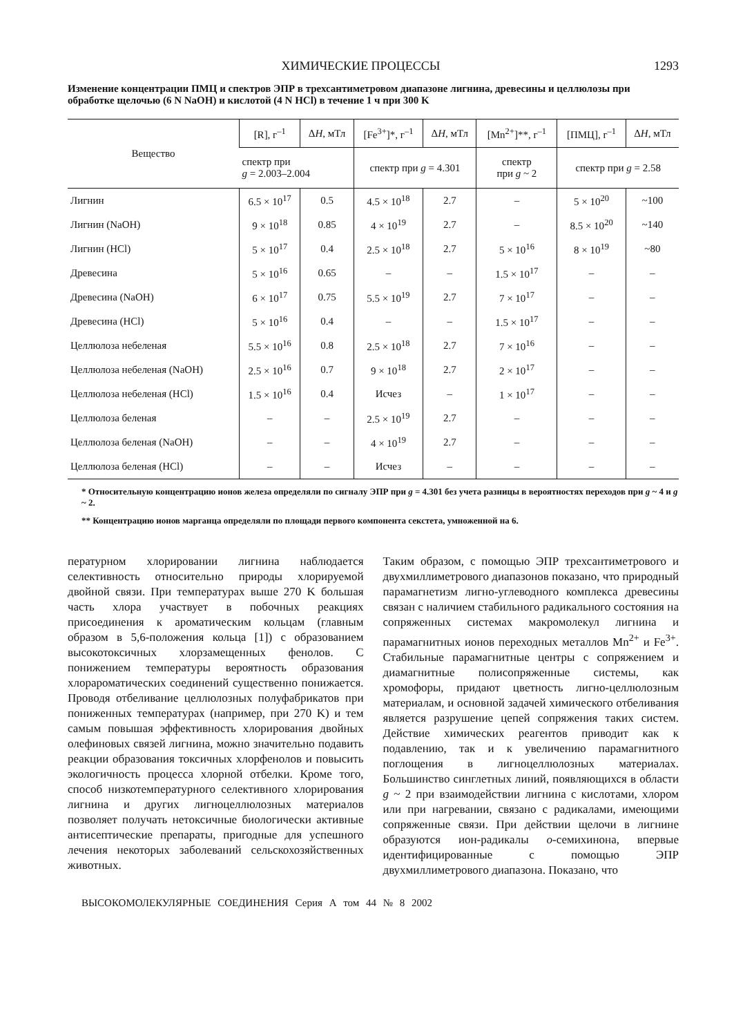ХИМИЧЕСКИЕ ПРОЦЕССЫ 1293
Изменение концентрации ПМЦ и спектров ЭПР в трехсантиметровом диапазоне лигнина, древесины и целлюлозы при обработке щелочью (6 N NaOH) и кислотой (4 N HCl) в течение 1 ч при 300 K
| Вещество | [R], г<sup>–1</sup> | Δ H , мТл | [Fe<sup>3+</sup>]*, г<sup>–1</sup> | Δ H , мТл | [Mn<sup>2+</sup>]**, г<sup>–1</sup> | [ПМЦ], г<sup>–1</sup> | Δ H , мТл |
| --- | --- | --- | --- | --- | --- | --- | --- |
| | спектр при g = 2.003–2.004 | | спектр при g = 4.301 | | спектр при g ~ 2 | спектр при g = 2.58 | |
| Лигнин | 6.5 × 10<sup>17</sup> | 0.5 | 4.5 × 10<sup>18</sup> | 2.7 | – | 5 × 10<sup>20</sup> | ~100 |
| Лигнин (NaOH) | 9 × 10<sup>18</sup> | 0.85 | 4 × 10<sup>19</sup> | 2.7 | – | 8.5 × 10<sup>20</sup> | ~140 |
| Лигнин (HCl) | 5 × 10<sup>17</sup> | 0.4 | 2.5 × 10<sup>18</sup> | 2.7 | 5 × 10<sup>16</sup> | 8 × 10<sup>19</sup> | ~80 |
| Древесина | 5 × 10<sup>16</sup> | 0.65 | – | – | 1.5 × 10<sup>17</sup> | – | – |
| Древесина (NaOH) | 6 × 10<sup>17</sup> | 0.75 | 5.5 × 10<sup>19</sup> | 2.7 | 7 × 10<sup>17</sup> | – | – |
| Древесина (HCl) | 5 × 10<sup>16</sup> | 0.4 | – | – | 1.5 × 10<sup>17</sup> | – | – |
| Целлюлоза небеленая | 5.5 × 10<sup>16</sup> | 0.8 | 2.5 × 10<sup>18</sup> | 2.7 | 7 × 10<sup>16</sup> | – | – |
| Целлюлоза небеленая (NaOH) | 2.5 × 10<sup>16</sup> | 0.7 | 9 × 10<sup>18</sup> | 2.7 | 2 × 10<sup>17</sup> | – | – |
| Целлюлоза небеленая (HCl) | 1.5 × 10<sup>16</sup> | 0.4 | Исчез | – | 1 × 10<sup>17</sup> | – | – |
| Целлюлоза беленая | – | – | 2.5 × 10<sup>19</sup> | 2.7 | – | – | – |
| Целлюлоза беленая (NaOH) | – | – | 4 × 10<sup>19</sup> | 2.7 | – | – | – |
| Целлюлоза беленая (HCl) | – | – | Исчез | – | – | – | – |
* Относительную концентрацию ионов железа определяли по сигналу ЭПР при g = 4.301 без учета разницы в вероятностях переходов при g ~ 4 и g ~ 2.
** Концентрацию ионов марганца определяли по площади первого компонента секстета, умноженной на 6.
пературном хлорировании лигнина наблюдается селективность относительно природы хлорируемой двойной связи. При температурах выше 270 K большая часть хлора участвует в побочных реакциях присоединения к ароматическим кольцам (главным образом в 5,6-положения кольца [1]) с образованием высокотоксичных хлорзамещенных фенолов. С понижением температуры вероятность образования хлорароматических соединений существенно понижается. Проводя отбеливание целлюлозных полуфабрикатов при пониженных температурах (например, при 270 K) и тем самым повышая эффективность хлорирования двойных олефиновых связей лигнина, можно значительно подавить реакции образования токсичных хлорфенолов и повысить экологичность процесса хлорной отбелки. Кроме того, способ низкотемпературного селективного хлорирования лигнина и других лигноцеллюлозных материалов позволяет получать нетоксичные биологически активные антисептические препараты, пригодные для успешного лечения некоторых заболеваний сельскохозяйственных животных.
Таким образом, с помощью ЭПР трехсантиметрового и двухмиллиметрового диапазонов показано, что природный парамагнетизм лигно-углеводного комплекса древесины связан с наличием стабильного радикального состояния на сопряженных системах макромолекул лигнина и парамагнитных ионов переходных металлов Mn<sup>2+</sup> и Fe<sup>3+</sup>. Стабильные парамагнитные центры с сопряжением и диамагнитные полисопряженные системы, как хромофоры, придают цветность лигно-целлюлозным материалам, и основной задачей химического отбеливания является разрушение цепей сопряжения таких систем. Действие химических реагентов приводит как к подавлению, так и к увеличению парамагнитного поглощения в лигноцеллюлозных материалах. Большинство синглетных линий, появляющихся в области g ~ 2 при взаимодействии лигнина с кислотами, хлором или при нагревании, связано с радикалами, имеющими сопряженные связи. При действии щелочи в лигнине образуются ион-радикалы о-семихинона, впервые идентифицированные с помощью ЭПР двухмиллиметрового диапазона. Показано, что
ВЫСОКОМОЛЕКУЛЯРНЫЕ СОЕДИНЕНИЯ Серия А том 44 № 8 2002